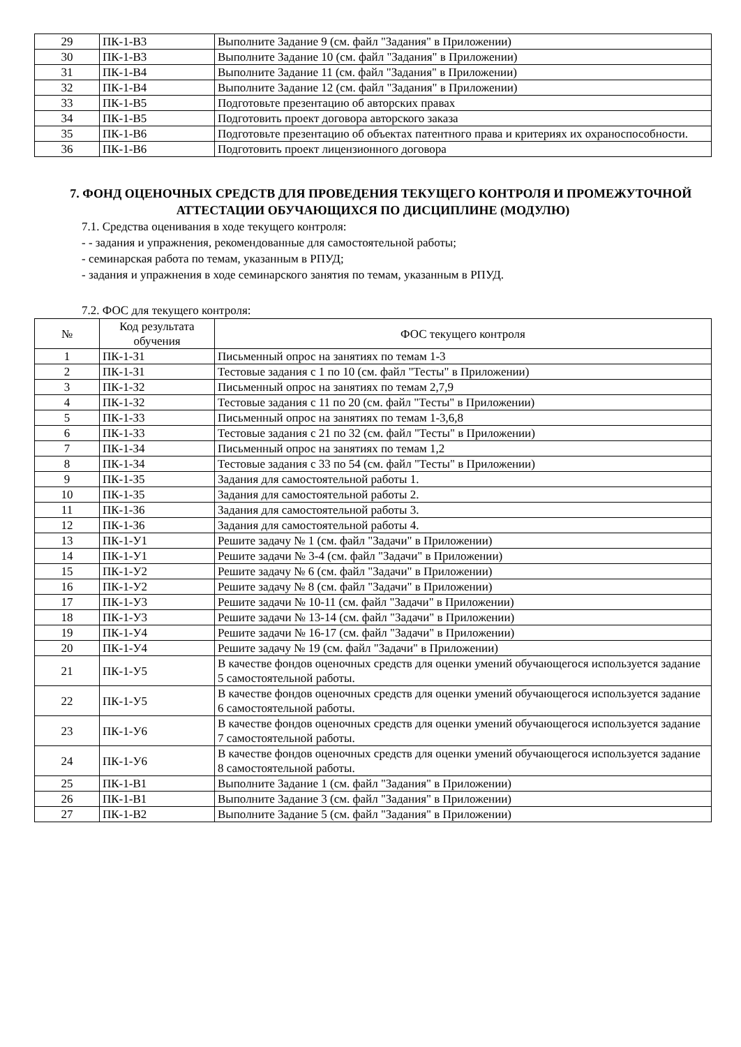| 29 | ПК-1-В3 | Выполните Задание 9 (см. файл "Задания" в Приложении) |
| 30 | ПК-1-В3 | Выполните Задание 10 (см. файл "Задания" в Приложении) |
| 31 | ПК-1-В4 | Выполните Задание 11 (см. файл "Задания" в Приложении) |
| 32 | ПК-1-В4 | Выполните Задание 12 (см. файл "Задания" в Приложении) |
| 33 | ПК-1-В5 | Подготовьте презентацию об авторских правах |
| 34 | ПК-1-В5 | Подготовить проект договора авторского заказа |
| 35 | ПК-1-В6 | Подготовьте презентацию об объектах патентного права и критериях их охраноспособности. |
| 36 | ПК-1-В6 | Подготовить проект лицензионного договора |
7. ФОНД ОЦЕНОЧНЫХ СРЕДСТВ ДЛЯ ПРОВЕДЕНИЯ ТЕКУЩЕГО КОНТРОЛЯ И ПРОМЕЖУТОЧНОЙ АТТЕСТАЦИИ ОБУЧАЮЩИХСЯ ПО ДИСЦИПЛИНЕ (МОДУЛЮ)
7.1. Средства оценивания в ходе текущего контроля:
- - задания и упражнения, рекомендованные для самостоятельной работы;
- семинарская работа по темам, указанным в РПУД;
- задания и упражнения в ходе семинарского занятия по темам, указанным в РПУД.
7.2. ФОС для текущего контроля:
| № | Код результата обучения | ФОС текущего контроля |
| --- | --- | --- |
| 1 | ПК-1-З1 | Письменный опрос на занятиях по темам 1-3 |
| 2 | ПК-1-З1 | Тестовые задания с 1 по 10 (см. файл "Тесты" в Приложении) |
| 3 | ПК-1-З2 | Письменный опрос на занятиях по темам 2,7,9 |
| 4 | ПК-1-З2 | Тестовые задания с 11 по 20 (см. файл "Тесты" в Приложении) |
| 5 | ПК-1-З3 | Письменный опрос на занятиях по темам 1-3,6,8 |
| 6 | ПК-1-З3 | Тестовые задания с 21 по 32 (см. файл "Тесты" в Приложении) |
| 7 | ПК-1-З4 | Письменный опрос на занятиях по темам 1,2 |
| 8 | ПК-1-З4 | Тестовые задания с 33 по 54 (см. файл "Тесты" в Приложении) |
| 9 | ПК-1-З5 | Задания для самостоятельной работы 1. |
| 10 | ПК-1-З5 | Задания для самостоятельной работы 2. |
| 11 | ПК-1-З6 | Задания для самостоятельной работы 3. |
| 12 | ПК-1-З6 | Задания для самостоятельной работы 4. |
| 13 | ПК-1-У1 | Решите задачу № 1 (см. файл "Задачи" в Приложении) |
| 14 | ПК-1-У1 | Решите задачи № 3-4 (см. файл "Задачи" в Приложении) |
| 15 | ПК-1-У2 | Решите задачу № 6 (см. файл "Задачи" в Приложении) |
| 16 | ПК-1-У2 | Решите задачу № 8 (см. файл "Задачи" в Приложении) |
| 17 | ПК-1-У3 | Решите задачи № 10-11 (см. файл "Задачи" в Приложении) |
| 18 | ПК-1-У3 | Решите задачи № 13-14 (см. файл "Задачи" в Приложении) |
| 19 | ПК-1-У4 | Решите задачи № 16-17 (см. файл "Задачи" в Приложении) |
| 20 | ПК-1-У4 | Решите задачу № 19 (см. файл "Задачи" в Приложении) |
| 21 | ПК-1-У5 | В качестве фондов оценочных средств для оценки умений обучающегося используется задание 5 самостоятельной работы. |
| 22 | ПК-1-У5 | В качестве фондов оценочных средств для оценки умений обучающегося используется задание 6 самостоятельной работы. |
| 23 | ПК-1-У6 | В качестве фондов оценочных средств для оценки умений обучающегося используется задание 7 самостоятельной работы. |
| 24 | ПК-1-У6 | В качестве фондов оценочных средств для оценки умений обучающегося используется задание 8 самостоятельной работы. |
| 25 | ПК-1-В1 | Выполните Задание 1 (см. файл "Задания" в Приложении) |
| 26 | ПК-1-В1 | Выполните Задание 3 (см. файл "Задания" в Приложении) |
| 27 | ПК-1-В2 | Выполните Задание 5 (см. файл "Задания" в Приложении) |